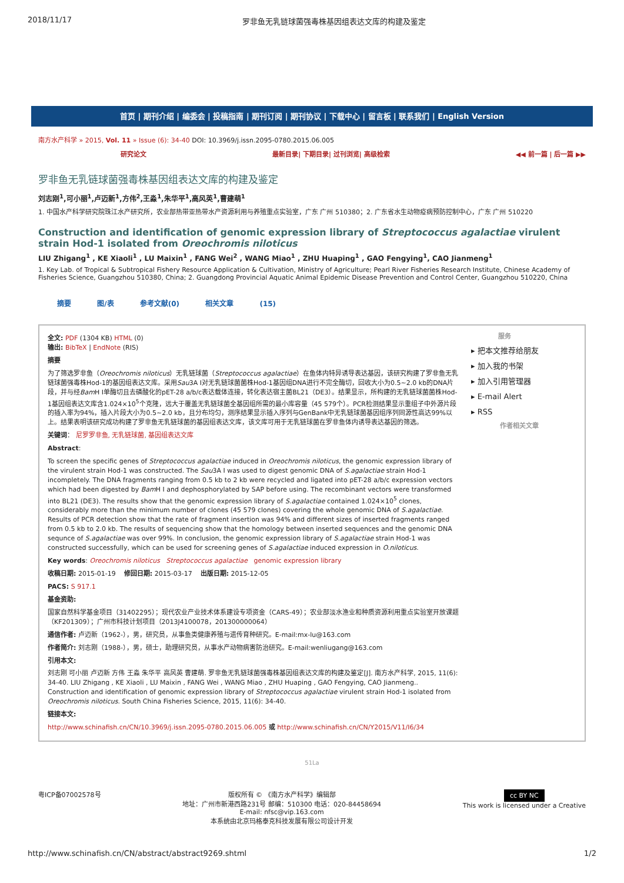2018/11/17 罗非鱼无乳链球菌强毒株基因组表达文库的构建及鉴定
首页 | 期刊介绍 | 编委会 | 投稿指南 | 期刊订阅 | 期刊协议 | 下载中心 | 留言板 | 联系我们 | English Version
南方水产科学 » 2015, Vol. 11 » Issue (6): 34-40 DOI: 10.3969/j.issn.2095-0780.2015.06.005
研究论文 最新目录| 下期目录| 过刊浏览| 高级检索 ◀◀ 前一篇 | 后一篇 ▶▶
罗非鱼无乳链球菌强毒株基因组表达文库的构建及鉴定
刘志刚<sup>1</sup>,可小丽<sup>1</sup>,卢迈新<sup>1</sup>,方伟<sup>2</sup>,王淼<sup>1</sup>,朱华平<sup>1</sup>,高风英<sup>1</sup>,曹建萌<sup>1</sup>
1. 中国水产科学研究院珠江水产研究所，农业部热带亚热带水产资源利用与养殖重点实验室，广东 广州 510380；2. 广东省水生动物疫病预防控制中心，广东 广州 510220
Construction and identification of genomic expression library of Streptococcus agalactiae virulent strain Hod-1 isolated from Oreochromis niloticus
LIU Zhigang<sup>1</sup> , KE Xiaoli<sup>1</sup> , LU Maixin<sup>1</sup> , FANG Wei<sup>2</sup> , WANG Miao<sup>1</sup> , ZHU Huaping<sup>1</sup> , GAO Fengying<sup>1</sup>, CAO Jianmeng<sup>1</sup>
1. Key Lab. of Tropical & Subtropical Fishery Resource Application & Cultivation, Ministry of Agriculture; Pearl River Fisheries Research Institute, Chinese Academy of Fisheries Science, Guangzhou 510380, China; 2. Guangdong Provincial Aquatic Animal Epidemic Disease Prevention and Control Center, Guangzhou 510220, China
摘要 图/表 参考文献(0) 相关文章 (15)
全文: PDF (1304 KB) HTML (0)
输出: BibTeX | EndNote (RIS)
摘要
为了筛选罗非鱼（Oreochromis niloticus）无乳链球菌（Streptococcus agalactiae）在鱼体内特异诱导表达基因，该研究构建了罗非鱼无乳链球菌强毒株Hod-1的基因组表达文库。采用Sau3A Ⅰ对无乳链球菌菌株Hod-1基因组DNA进行不完全酶切，回收大小为0.5~2.0 kb的DNA片段，并与经Bam H Ⅰ单酶切且去磷酸化的pET-28 a/b/c表达载体连接，转化表达宿主菌BL21（DE3）。结果显示，所构建的无乳链球菌菌株Hod-1基因组表达文库含1.024×10<sup>5</sup>个克隆，远大于覆盖无乳链球菌全基因组所需的最小库容量（45 579个）。PCR检测结果显示重组子中外源片段的插入率为94%，插入片段大小为0.5~2.0 kb，且分布均匀，测序结果显示插入序列与GenBank中无乳链球菌基因组序列同源性高达99%以上。结果表明该研究成功构建了罗非鱼无乳链球菌的基因组表达文库，该文库可用于无乳链球菌在罗非鱼体内诱导表达基因的筛选。
关键词： 尼罗罗非鱼, 无乳链球菌, 基因组表达文库
Abstract:
To screen the specific genes of Streptococcus agalactiae induced in Oreochromis niloticus, the genomic expression library of the virulent strain Hod-1 was constructed. The Sau3A Ⅰ was used to digest genomic DNA of S.agalactiae strain Hod-1 incompletely. The DNA fragments ranging from 0.5 kb to 2 kb were recycled and ligated into pET-28 a/b/c expression vectors which had been digested by Bam H Ⅰ and dephosphorylated by SAP before using. The recombinant vectors were transformed into BL21 (DE3). The results show that the genomic expression library of S.agalactiae contained 1.024×10<sup>5</sup> clones, considerably more than the minimum number of clones (45 579 clones) covering the whole genomic DNA of S.agalactiae. Results of PCR detection show that the rate of fragment insertion was 94% and different sizes of inserted fragments ranged from 0.5 kb to 2.0 kb. The results of sequencing show that the homology between inserted sequences and the genomic DNA sequnce of S.agalactiae was over 99%. In conclusion, the genomic expression library of S.agalactiae strain Hod-1 was constructed successfully, which can be used for screening genes of S.agalactiae induced expression in O.niloticus.
Key words: Oreochromis niloticus Streptococcus agalactiae genomic expression library
收稿日期: 2015-01-19 修回日期: 2015-03-17 出版日期: 2015-12-05
PACS: S 917.1
基金资助:
国家自然科学基金项目（31402295）；现代农业产业技术体系建设专项资金（CARS-49）；农业部淡水渔业和种质资源利用重点实验室开放课题（KF201309）；广州市科技计划项目（2013J4100078，201300000064）
通信作者: 卢迈新（1962-），男，研究员，从事鱼类健康养殖与遗传育种研究。E-mail:mx-lu@163.com
作者简介: 刘志刚（1988-），男，硕士，助理研究员，从事水产动物病害防治研究。E-mail:wenliugang@163.com
引用本文:
刘志刚 可小丽 卢迈新 方伟 王淼 朱华平 高风英 曹建萌. 罗非鱼无乳链球菌强毒株基因组表达文库的构建及鉴定[J]. 南方水产科学, 2015, 11(6): 34-40. LIU Zhigang , KE Xiaoli , LU Maixin , FANG Wei , WANG Miao , ZHU Huaping , GAO Fengying, CAO Jianmeng.. Construction and identification of genomic expression library of Streptococcus agalactiae virulent strain Hod-1 isolated from Oreochromis niloticus. South China Fisheries Science, 2015, 11(6): 34-40.
链接本文:
http://www.schinafish.cn/CN/10.3969/j.issn.2095-0780.2015.06.005 或 http://www.schinafish.cn/CN/Y2015/V11/I6/34
服务
▸ 把本文推荐给朋友
▸ 加入我的书架
▸ 加入引用管理器
▸ E-mail Alert
▸ RSS
作者相关文章
51La
粤ICP备07002578号 版权所有 © 《南方水产科学》编辑部
地址：广州市新港西路231号 邮编：510300 电话：020-84458694
E-mail: nfsc@vip.163.com
本系统由北京玛格泰克科技发展有限公司设计开发
cc BY NC
This work is licensed under a Creative
http://www.schinafish.cn/CN/abstract/abstract9269.shtml 1/2